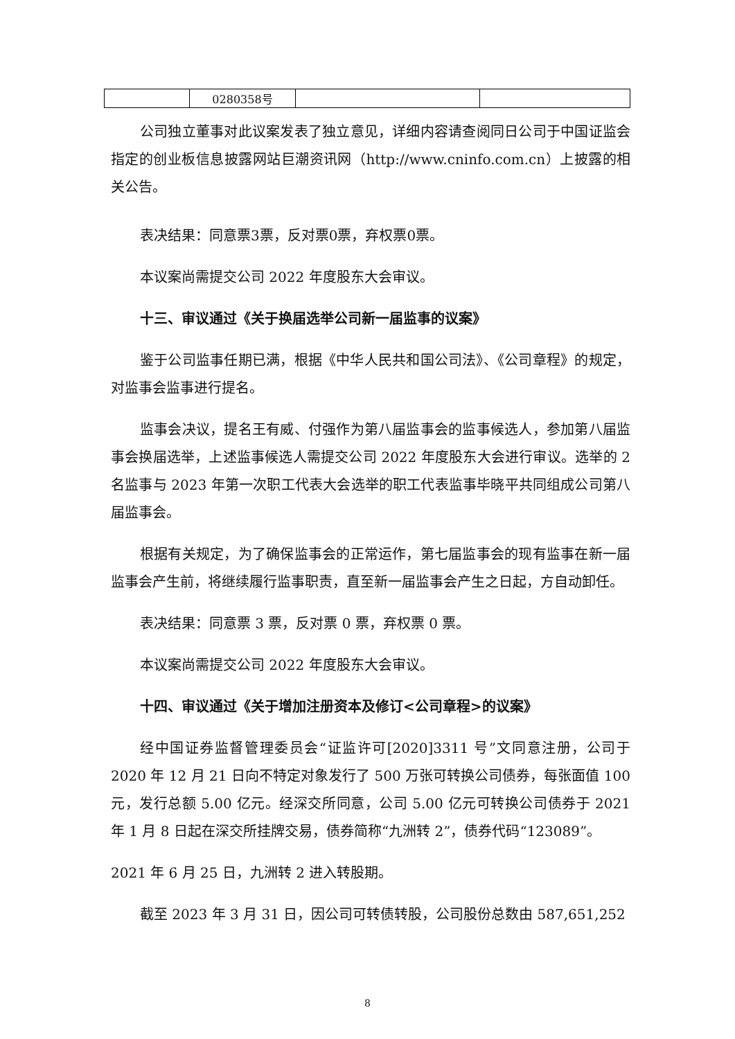| | 0280358号 | | |
公司独立董事对此议案发表了独立意见，详细内容请查阅同日公司于中国证监会指定的创业板信息披露网站巨潮资讯网（http://www.cninfo.com.cn）上披露的相关公告。
表决结果：同意票3票，反对票0票，弃权票0票。
本议案尚需提交公司 2022 年度股东大会审议。
十三、审议通过《关于换届选举公司新一届监事的议案》
鉴于公司监事任期已满，根据《中华人民共和国公司法》、《公司章程》的规定，对监事会监事进行提名。
监事会决议，提名王有威、付强作为第八届监事会的监事候选人，参加第八届监事会换届选举，上述监事候选人需提交公司 2022 年度股东大会进行审议。选举的 2 名监事与 2023 年第一次职工代表大会选举的职工代表监事毕晓平共同组成公司第八届监事会。
根据有关规定，为了确保监事会的正常运作，第七届监事会的现有监事在新一届监事会产生前，将继续履行监事职责，直至新一届监事会产生之日起，方自动卸任。
表决结果：同意票 3 票，反对票 0 票，弃权票 0 票。
本议案尚需提交公司 2022 年度股东大会审议。
十四、审议通过《关于增加注册资本及修订<公司章程>的议案》
经中国证券监督管理委员会“证监许可[2020]3311 号”文同意注册，公司于 2020 年 12 月 21 日向不特定对象发行了 500 万张可转换公司债券，每张面值 100 元，发行总额 5.00 亿元。经深交所同意，公司 5.00 亿元可转换公司债券于 2021 年 1 月 8 日起在深交所挂牌交易，债券简称“九洲转 2”，债券代码“123089”。
2021 年 6 月 25 日，九洲转 2 进入转股期。
截至 2023 年 3 月 31 日，因公司可转债转股，公司股份总数由 587,651,252
8